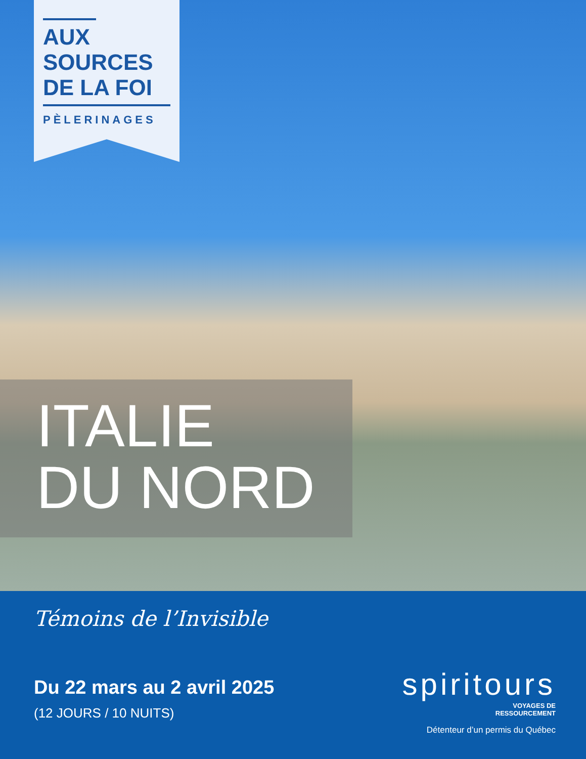AUX
SOURCES
DE LA FOI
PÈLERINAGES
ITALIE
DU NORD
Témoins de l’Invisible
Du 22 mars au 2 avril 2025
(12 JOURS / 10 NUITS)
spiritours
VOYAGES DE
RESSOURCEMENT
Détenteur d’un permis du Québec